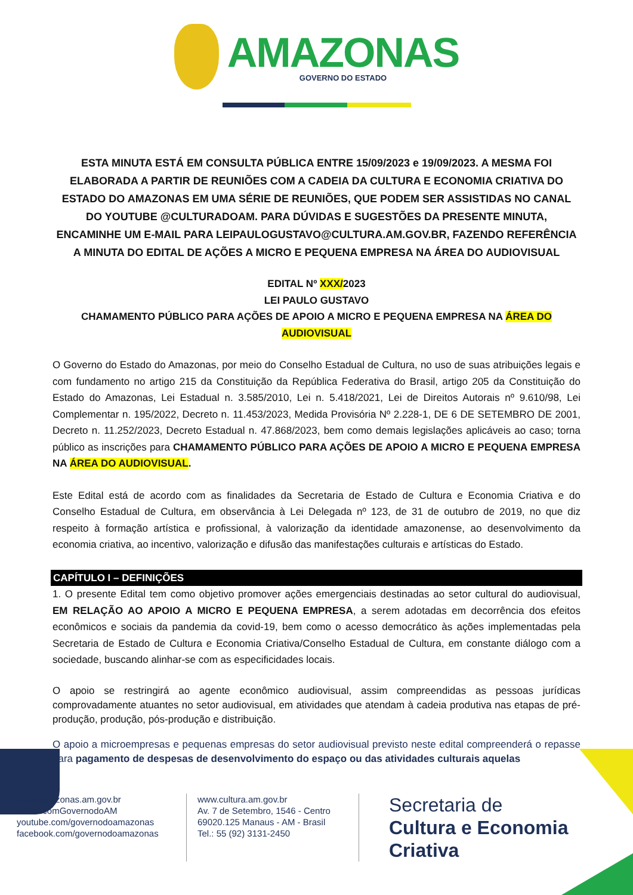AMAZONAS
GOVERNO DO ESTADO
ESTA MINUTA ESTÁ EM CONSULTA PÚBLICA ENTRE 15/09/2023 e 19/09/2023. A MESMA FOI ELABORADA A PARTIR DE REUNIÕES COM A CADEIA DA CULTURA E ECONOMIA CRIATIVA DO ESTADO DO AMAZONAS EM UMA SÉRIE DE REUNIÕES, QUE PODEM SER ASSISTIDAS NO CANAL DO YOUTUBE @CULTURADOAM. PARA DÚVIDAS E SUGESTÕES DA PRESENTE MINUTA, ENCAMINHE UM E-MAIL PARA LEIPAULOGUSTAVO@CULTURA.AM.GOV.BR, FAZENDO REFERÊNCIA A MINUTA DO EDITAL DE AÇÕES A MICRO E PEQUENA EMPRESA NA ÁREA DO AUDIOVISUAL
EDITAL Nº XXX/2023
LEI PAULO GUSTAVO
CHAMAMENTO PÚBLICO PARA AÇÕES DE APOIO A MICRO E PEQUENA EMPRESA NA ÁREA DO AUDIOVISUAL
O Governo do Estado do Amazonas, por meio do Conselho Estadual de Cultura, no uso de suas atribuições legais e com fundamento no artigo 215 da Constituição da República Federativa do Brasil, artigo 205 da Constituição do Estado do Amazonas, Lei Estadual n. 3.585/2010, Lei n. 5.418/2021, Lei de Direitos Autorais nº 9.610/98, Lei Complementar n. 195/2022, Decreto n. 11.453/2023, Medida Provisória Nº 2.228-1, DE 6 DE SETEMBRO DE 2001, Decreto n. 11.252/2023, Decreto Estadual n. 47.868/2023, bem como demais legislações aplicáveis ao caso; torna público as inscrições para CHAMAMENTO PÚBLICO PARA AÇÕES DE APOIO A MICRO E PEQUENA EMPRESA NA ÁREA DO AUDIOVISUAL.
Este Edital está de acordo com as finalidades da Secretaria de Estado de Cultura e Economia Criativa e do Conselho Estadual de Cultura, em observância à Lei Delegada nº 123, de 31 de outubro de 2019, no que diz respeito à formação artística e profissional, à valorização da identidade amazonense, ao desenvolvimento da economia criativa, ao incentivo, valorização e difusão das manifestações culturais e artísticas do Estado.
CAPÍTULO I – DEFINIÇÕES
1. O presente Edital tem como objetivo promover ações emergenciais destinadas ao setor cultural do audiovisual, EM RELAÇÃO AO APOIO A MICRO E PEQUENA EMPRESA, a serem adotadas em decorrência dos efeitos econômicos e sociais da pandemia da covid-19, bem como o acesso democrático às ações implementadas pela Secretaria de Estado de Cultura e Economia Criativa/Conselho Estadual de Cultura, em constante diálogo com a sociedade, buscando alinhar-se com as especificidades locais.
O apoio se restringirá ao agente econômico audiovisual, assim compreendidas as pessoas jurídicas comprovadamente atuantes no setor audiovisual, em atividades que atendam à cadeia produtiva nas etapas de pré-produção, produção, pós-produção e distribuição.
O apoio a microempresas e pequenas empresas do setor audiovisual previsto neste edital compreenderá o repasse para pagamento de despesas de desenvolvimento do espaço ou das atividades culturais aquelas
www.amazonas.am.gov.br
twitter.comGovernodoAM
youtube.com/governodoamazonas
facebook.com/governodoamazonas
www.cultura.am.gov.br
Av. 7 de Setembro, 1546 - Centro
69020.125 Manaus - AM - Brasil
Tel.: 55 (92) 3131-2450
Secretaria de
Cultura e Economia
Criativa